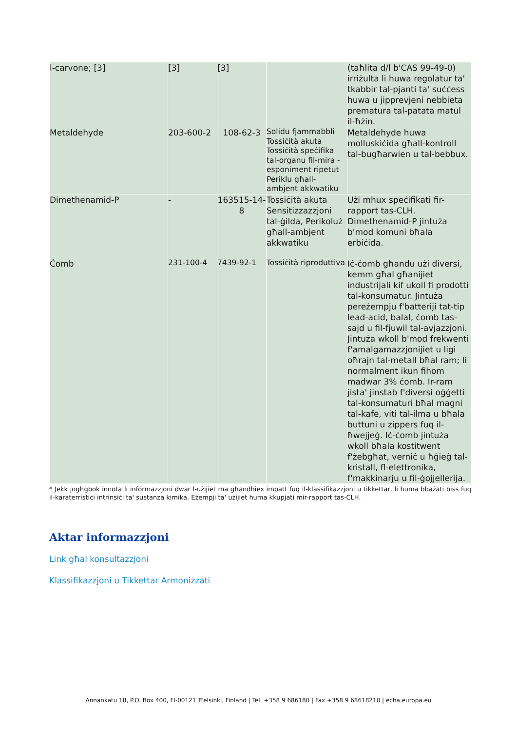| l-carvone; [3] | [3] | [3] | | (taħlita d/l b'CAS 99-49-0) irriżulta li huwa regolatur ta' tkabbir tal-pjanti ta' suċċess huwa u jipprevjeni nebbieta prematura tal-patata matul il-ħżin. |
| Metaldehyde | 203-600-2 | 108-62-3 | Solidu fjammabbli Tossiċità akuta Tossiċità speċifika tal-organu fil-mira - esponiment ripetut Periklu għall-ambjent akkwatiku | Metaldehyde huwa molluskiċida għall-kontroll tal-bugħarwien u tal-bebbux. |
| Dimethenamid-P | - | 163515-14-8 | Tossiċità akuta Sensitizzazzjoni tal-ġilda, Perikoluż għall-ambjent akkwatiku | Użi mhux speċifikati fir-rapport tas-CLH. Dimethenamid-P jintuża b'mod komuni bħala erbiċida. |
| Ċomb | 231-100-4 | 7439-92-1 | Tossiċità riproduttiva | Iċ-ċomb għandu użi diversi, kemm għal għanijiet industrijali kif ukoll fi prodotti tal-konsumatur. Jintuża pereżempju f'batteriji tat-tip lead-acid, balal, ċomb tas-sajd u fil-fjuwil tal-avjazzjoni. Jintuża wkoll b'mod frekwenti f'amalgamazzjonijiet u ligi oħrajn tal-metall bħal ram; li normalment ikun fihom madwar 3% ċomb. Ir-ram jista' jinstab f'diversi oġġetti tal-konsumaturi bħal magni tal-kafe, viti tal-ilma u bħala buttuni u zippers fuq il-ħwejjeġ. Iċ-ċomb jintuża wkoll bħala kostitwent f'żebgħat, verniċ u ħġieġ tal-kristall, fl-elettronika, f'makkinarju u fil-ġojjellerija. |
* Jekk jogħġbok innota li informazzjoni dwar l-użijiet ma għandhiex impatt fuq il-klassifikazzjoni u tikkettar, li huma bbażati biss fuq il-karaterristiċi intrinsiċi ta' sustanza kimika. Eżempji ta' użijiet huma kkupjati mir-rapport tas-CLH.
Aktar informazzjoni
Link għal konsultazzjoni
Klassifikazzjoni u Tikkettar Armonizzati
Annankatu 18, P.O. Box 400, FI-00121 Ħelsinki, Finland | Tel. +358 9 686180 | Fax +358 9 68618210 | echa.europa.eu